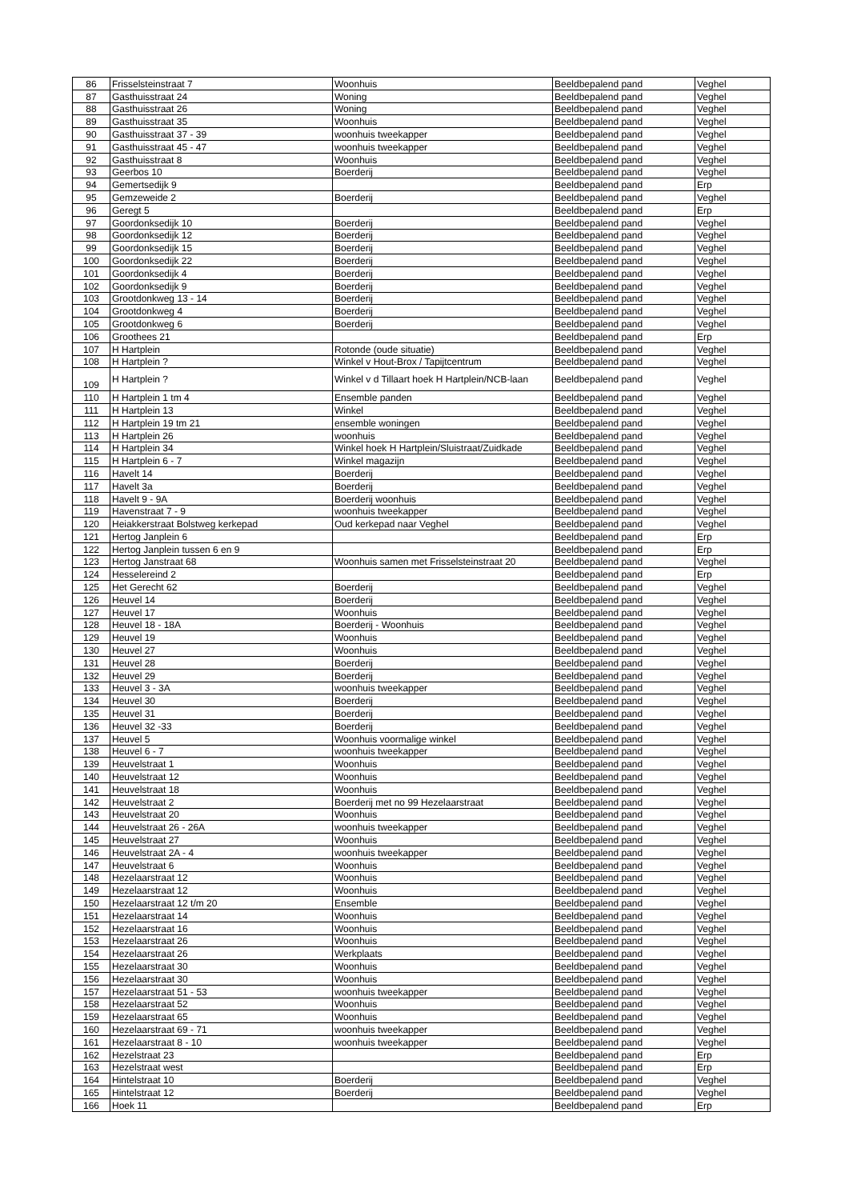| 86 | Frisselsteinstraat 7 | Woonhuis | Beeldbepalend pand | Veghel |
| 87 | Gasthuisstraat 24 | Woning | Beeldbepalend pand | Veghel |
| 88 | Gasthuisstraat 26 | Woning | Beeldbepalend pand | Veghel |
| 89 | Gasthuisstraat 35 | Woonhuis | Beeldbepalend pand | Veghel |
| 90 | Gasthuisstraat 37 - 39 | woonhuis tweekapper | Beeldbepalend pand | Veghel |
| 91 | Gasthuisstraat 45 - 47 | woonhuis tweekapper | Beeldbepalend pand | Veghel |
| 92 | Gasthuisstraat 8 | Woonhuis | Beeldbepalend pand | Veghel |
| 93 | Geerbos 10 | Boerderij | Beeldbepalend pand | Veghel |
| 94 | Gemertsedijk 9 | | Beeldbepalend pand | Erp |
| 95 | Gemzeweide 2 | Boerderij | Beeldbepalend pand | Veghel |
| 96 | Geregt 5 | | Beeldbepalend pand | Erp |
| 97 | Goordonksedijk 10 | Boerderij | Beeldbepalend pand | Veghel |
| 98 | Goordonksedijk 12 | Boerderij | Beeldbepalend pand | Veghel |
| 99 | Goordonksedijk 15 | Boerderij | Beeldbepalend pand | Veghel |
| 100 | Goordonksedijk 22 | Boerderij | Beeldbepalend pand | Veghel |
| 101 | Goordonksedijk 4 | Boerderij | Beeldbepalend pand | Veghel |
| 102 | Goordonksedijk 9 | Boerderij | Beeldbepalend pand | Veghel |
| 103 | Grootdonkweg 13 - 14 | Boerderij | Beeldbepalend pand | Veghel |
| 104 | Grootdonkweg 4 | Boerderij | Beeldbepalend pand | Veghel |
| 105 | Grootdonkweg 6 | Boerderij | Beeldbepalend pand | Veghel |
| 106 | Groothees 21 | | Beeldbepalend pand | Erp |
| 107 | H Hartplein | Rotonde (oude situatie) | Beeldbepalend pand | Veghel |
| 108 | H Hartplein ? | Winkel v Hout-Brox / Tapijtcentrum | Beeldbepalend pand | Veghel |
| 109 | H Hartplein ? | Winkel v d Tillaart hoek H Hartplein/NCB-laan | Beeldbepalend pand | Veghel |
| 110 | H Hartplein 1 tm 4 | Ensemble panden | Beeldbepalend pand | Veghel |
| 111 | H Hartplein 13 | Winkel | Beeldbepalend pand | Veghel |
| 112 | H Hartplein 19 tm 21 | ensemble woningen | Beeldbepalend pand | Veghel |
| 113 | H Hartplein 26 | woonhuis | Beeldbepalend pand | Veghel |
| 114 | H Hartplein 34 | Winkel hoek H Hartplein/Sluistraat/Zuidkade | Beeldbepalend pand | Veghel |
| 115 | H Hartplein 6 - 7 | Winkel magazijn | Beeldbepalend pand | Veghel |
| 116 | Havelt 14 | Boerderij | Beeldbepalend pand | Veghel |
| 117 | Havelt 3a | Boerderij | Beeldbepalend pand | Veghel |
| 118 | Havelt 9 - 9A | Boerderij woonhuis | Beeldbepalend pand | Veghel |
| 119 | Havenstraat 7 - 9 | woonhuis tweekapper | Beeldbepalend pand | Veghel |
| 120 | Heiakkerstraat Bolstweg kerkepad | Oud kerkepad naar Veghel | Beeldbepalend pand | Veghel |
| 121 | Hertog Janplein 6 | | Beeldbepalend pand | Erp |
| 122 | Hertog Janplein tussen 6 en 9 | | Beeldbepalend pand | Erp |
| 123 | Hertog Janstraat 68 | Woonhuis samen met Frisselsteinstraat 20 | Beeldbepalend pand | Veghel |
| 124 | Hesselereind 2 | | Beeldbepalend pand | Erp |
| 125 | Het Gerecht 62 | Boerderij | Beeldbepalend pand | Veghel |
| 126 | Heuvel 14 | Boerderij | Beeldbepalend pand | Veghel |
| 127 | Heuvel 17 | Woonhuis | Beeldbepalend pand | Veghel |
| 128 | Heuvel 18 - 18A | Boerderij - Woonhuis | Beeldbepalend pand | Veghel |
| 129 | Heuvel 19 | Woonhuis | Beeldbepalend pand | Veghel |
| 130 | Heuvel 27 | Woonhuis | Beeldbepalend pand | Veghel |
| 131 | Heuvel 28 | Boerderij | Beeldbepalend pand | Veghel |
| 132 | Heuvel 29 | Boerderij | Beeldbepalend pand | Veghel |
| 133 | Heuvel 3 - 3A | woonhuis tweekapper | Beeldbepalend pand | Veghel |
| 134 | Heuvel 30 | Boerderij | Beeldbepalend pand | Veghel |
| 135 | Heuvel 31 | Boerderij | Beeldbepalend pand | Veghel |
| 136 | Heuvel 32 -33 | Boerderij | Beeldbepalend pand | Veghel |
| 137 | Heuvel 5 | Woonhuis voormalige winkel | Beeldbepalend pand | Veghel |
| 138 | Heuvel 6 - 7 | woonhuis tweekapper | Beeldbepalend pand | Veghel |
| 139 | Heuvelstraat 1 | Woonhuis | Beeldbepalend pand | Veghel |
| 140 | Heuvelstraat 12 | Woonhuis | Beeldbepalend pand | Veghel |
| 141 | Heuvelstraat 18 | Woonhuis | Beeldbepalend pand | Veghel |
| 142 | Heuvelstraat 2 | Boerderij met no 99 Hezelaarstraat | Beeldbepalend pand | Veghel |
| 143 | Heuvelstraat 20 | Woonhuis | Beeldbepalend pand | Veghel |
| 144 | Heuvelstraat 26 - 26A | woonhuis tweekapper | Beeldbepalend pand | Veghel |
| 145 | Heuvelstraat 27 | Woonhuis | Beeldbepalend pand | Veghel |
| 146 | Heuvelstraat 2A - 4 | woonhuis tweekapper | Beeldbepalend pand | Veghel |
| 147 | Heuvelstraat 6 | Woonhuis | Beeldbepalend pand | Veghel |
| 148 | Hezelaarstraat 12 | Woonhuis | Beeldbepalend pand | Veghel |
| 149 | Hezelaarstraat 12 | Woonhuis | Beeldbepalend pand | Veghel |
| 150 | Hezelaarstraat 12 t/m 20 | Ensemble | Beeldbepalend pand | Veghel |
| 151 | Hezelaarstraat 14 | Woonhuis | Beeldbepalend pand | Veghel |
| 152 | Hezelaarstraat 16 | Woonhuis | Beeldbepalend pand | Veghel |
| 153 | Hezelaarstraat 26 | Woonhuis | Beeldbepalend pand | Veghel |
| 154 | Hezelaarstraat 26 | Werkplaats | Beeldbepalend pand | Veghel |
| 155 | Hezelaarstraat 30 | Woonhuis | Beeldbepalend pand | Veghel |
| 156 | Hezelaarstraat 30 | Woonhuis | Beeldbepalend pand | Veghel |
| 157 | Hezelaarstraat 51 - 53 | woonhuis tweekapper | Beeldbepalend pand | Veghel |
| 158 | Hezelaarstraat 52 | Woonhuis | Beeldbepalend pand | Veghel |
| 159 | Hezelaarstraat 65 | Woonhuis | Beeldbepalend pand | Veghel |
| 160 | Hezelaarstraat 69 - 71 | woonhuis tweekapper | Beeldbepalend pand | Veghel |
| 161 | Hezelaarstraat 8 - 10 | woonhuis tweekapper | Beeldbepalend pand | Veghel |
| 162 | Hezelstraat 23 | | Beeldbepalend pand | Erp |
| 163 | Hezelstraat west | | Beeldbepalend pand | Erp |
| 164 | Hintelstraat 10 | Boerderij | Beeldbepalend pand | Veghel |
| 165 | Hintelstraat 12 | Boerderij | Beeldbepalend pand | Veghel |
| 166 | Hoek 11 | | Beeldbepalend pand | Erp |